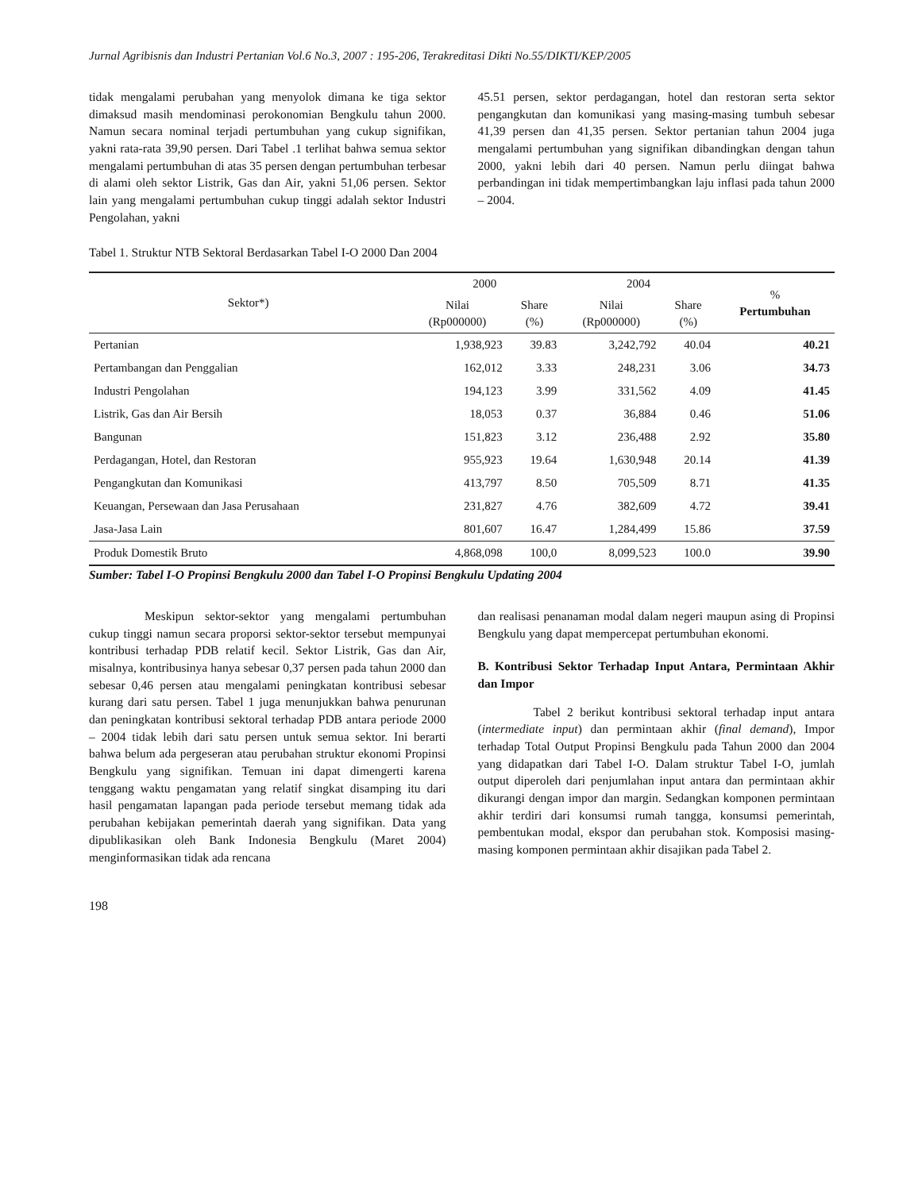Jurnal Agribisnis dan Industri Pertanian Vol.6 No.3, 2007 : 195-206, Terakreditasi Dikti No.55/DIKTI/KEP/2005
tidak mengalami perubahan yang menyolok dimana ke tiga sektor dimaksud masih mendominasi perokonomian Bengkulu tahun 2000. Namun secara nominal terjadi pertumbuhan yang cukup signifikan, yakni rata-rata 39,90 persen. Dari Tabel .1 terlihat bahwa semua sektor mengalami pertumbuhan di atas 35 persen dengan pertumbuhan terbesar di alami oleh sektor Listrik, Gas dan Air, yakni 51,06 persen. Sektor lain yang mengalami pertumbuhan cukup tinggi adalah sektor Industri Pengolahan, yakni
45.51 persen, sektor perdagangan, hotel dan restoran serta sektor pengangkutan dan komunikasi yang masing-masing tumbuh sebesar 41,39 persen dan 41,35 persen. Sektor pertanian tahun 2004 juga mengalami pertumbuhan yang signifikan dibandingkan dengan tahun 2000, yakni lebih dari 40 persen. Namun perlu diingat bahwa perbandingan ini tidak mempertimbangkan laju inflasi pada tahun 2000 – 2004.
Tabel 1. Struktur NTB Sektoral Berdasarkan Tabel I-O 2000 Dan 2004
| Sektor*) | 2000 | | 2004 | | % Pertumbuhan |
| --- | --- | --- | --- | --- | --- |
| | Nilai (Rp000000) | Share (%) | Nilai (Rp000000) | Share (%) | |
| Pertanian | 1,938,923 | 39.83 | 3,242,792 | 40.04 | 40.21 |
| Pertambangan dan Penggalian | 162,012 | 3.33 | 248,231 | 3.06 | 34.73 |
| Industri Pengolahan | 194,123 | 3.99 | 331,562 | 4.09 | 41.45 |
| Listrik, Gas dan Air Bersih | 18,053 | 0.37 | 36,884 | 0.46 | 51.06 |
| Bangunan | 151,823 | 3.12 | 236,488 | 2.92 | 35.80 |
| Perdagangan, Hotel, dan Restoran | 955,923 | 19.64 | 1,630,948 | 20.14 | 41.39 |
| Pengangkutan dan Komunikasi | 413,797 | 8.50 | 705,509 | 8.71 | 41.35 |
| Keuangan, Persewaan dan Jasa Perusahaan | 231,827 | 4.76 | 382,609 | 4.72 | 39.41 |
| Jasa-Jasa Lain | 801,607 | 16.47 | 1,284,499 | 15.86 | 37.59 |
| Produk Domestik Bruto | 4,868,098 | 100,0 | 8,099,523 | 100.0 | 39.90 |
Sumber: Tabel I-O Propinsi Bengkulu 2000 dan Tabel I-O Propinsi Bengkulu Updating 2004
Meskipun sektor-sektor yang mengalami pertumbuhan cukup tinggi namun secara proporsi sektor-sektor tersebut mempunyai kontribusi terhadap PDB relatif kecil. Sektor Listrik, Gas dan Air, misalnya, kontribusinya hanya sebesar 0,37 persen pada tahun 2000 dan sebesar 0,46 persen atau mengalami peningkatan kontribusi sebesar kurang dari satu persen. Tabel 1 juga menunjukkan bahwa penurunan dan peningkatan kontribusi sektoral terhadap PDB antara periode 2000 – 2004 tidak lebih dari satu persen untuk semua sektor. Ini berarti bahwa belum ada pergeseran atau perubahan struktur ekonomi Propinsi Bengkulu yang signifikan. Temuan ini dapat dimengerti karena tenggang waktu pengamatan yang relatif singkat disamping itu dari hasil pengamatan lapangan pada periode tersebut memang tidak ada perubahan kebijakan pemerintah daerah yang signifikan. Data yang dipublikasikan oleh Bank Indonesia Bengkulu (Maret 2004) menginformasikan tidak ada rencana
dan realisasi penanaman modal dalam negeri maupun asing di Propinsi Bengkulu yang dapat mempercepat pertumbuhan ekonomi.
B. Kontribusi Sektor Terhadap Input Antara, Permintaan Akhir dan Impor
Tabel 2 berikut kontribusi sektoral terhadap input antara (intermediate input) dan permintaan akhir (final demand), Impor terhadap Total Output Propinsi Bengkulu pada Tahun 2000 dan 2004 yang didapatkan dari Tabel I-O. Dalam struktur Tabel I-O, jumlah output diperoleh dari penjumlahan input antara dan permintaan akhir dikurangi dengan impor dan margin. Sedangkan komponen permintaan akhir terdiri dari konsumsi rumah tangga, konsumsi pemerintah, pembentukan modal, ekspor dan perubahan stok. Komposisi masing-masing komponen permintaan akhir disajikan pada Tabel 2.
198